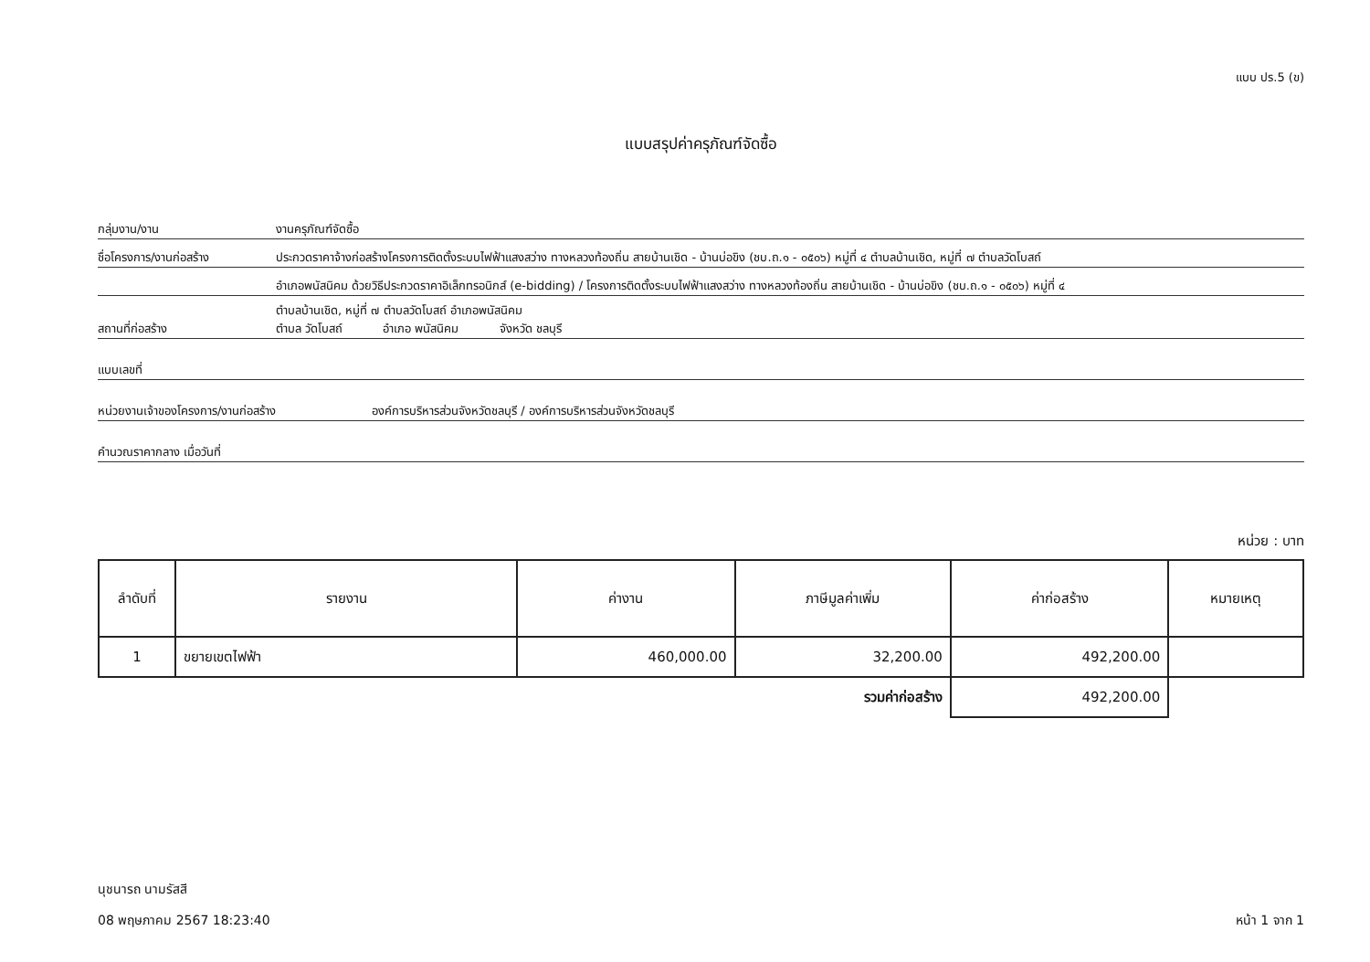แบบ ปร.5 (ข)
แบบสรุปค่าครุภัณฑ์จัดซื้อ
กลุ่มงาน/งาน งานครุภัณฑ์จัดซื้อ
ชื่อโครงการ/งานก่อสร้าง ประกวดราคาจ้างก่อสร้างโครงการติดตั้งระบบไฟฟ้าแสงสว่าง ทางหลวงท้องถิ่น สายบ้านเชิด - บ้านบ่อขิง (ชบ.ถ.๑ - ๐๕๐๖) หมู่ที่ ๔ ตำบลบ้านเชิด, หมู่ที่ ๗ ตำบลวัดโบสถ์
อำเภอพนัสนิคม ด้วยวิธีประกวดราคาอิเล็กทรอนิกส์ (e-bidding) / โครงการติดตั้งระบบไฟฟ้าแสงสว่าง ทางหลวงท้องถิ่น สายบ้านเชิด - บ้านบ่อขิง (ชบ.ถ.๑ - ๐๕๐๖) หมู่ที่ ๔
สถานที่ก่อสร้าง ตำบลบ้านเชิด, หมู่ที่ ๗ ตำบลวัดโบสถ์ อำเภอพนัสนิคม
ตำบล วัดโบสถ์ อำเภอ พนัสนิคม จังหวัด ชลบุรี
แบบเลขที่
หน่วยงานเจ้าของโครงการ/งานก่อสร้าง องค์การบริหารส่วนจังหวัดชลบุรี / องค์การบริหารส่วนจังหวัดชลบุรี
คำนวณราคากลาง เมื่อวันที่
หน่วย : บาท
| ลำดับที่ | รายงาน | ค่างาน | ภาษีมูลค่าเพิ่ม | ค่าก่อสร้าง | หมายเหตุ |
| --- | --- | --- | --- | --- | --- |
| 1 | ขยายเขตไฟฟ้า | 460,000.00 | 32,200.00 | 492,200.00 | |
| | | | รวมค่าก่อสร้าง | 492,200.00 | |
นุชนารถ นามรัสสี
08 พฤษภาคม 2567 18:23:40
หน้า 1 จาก 1